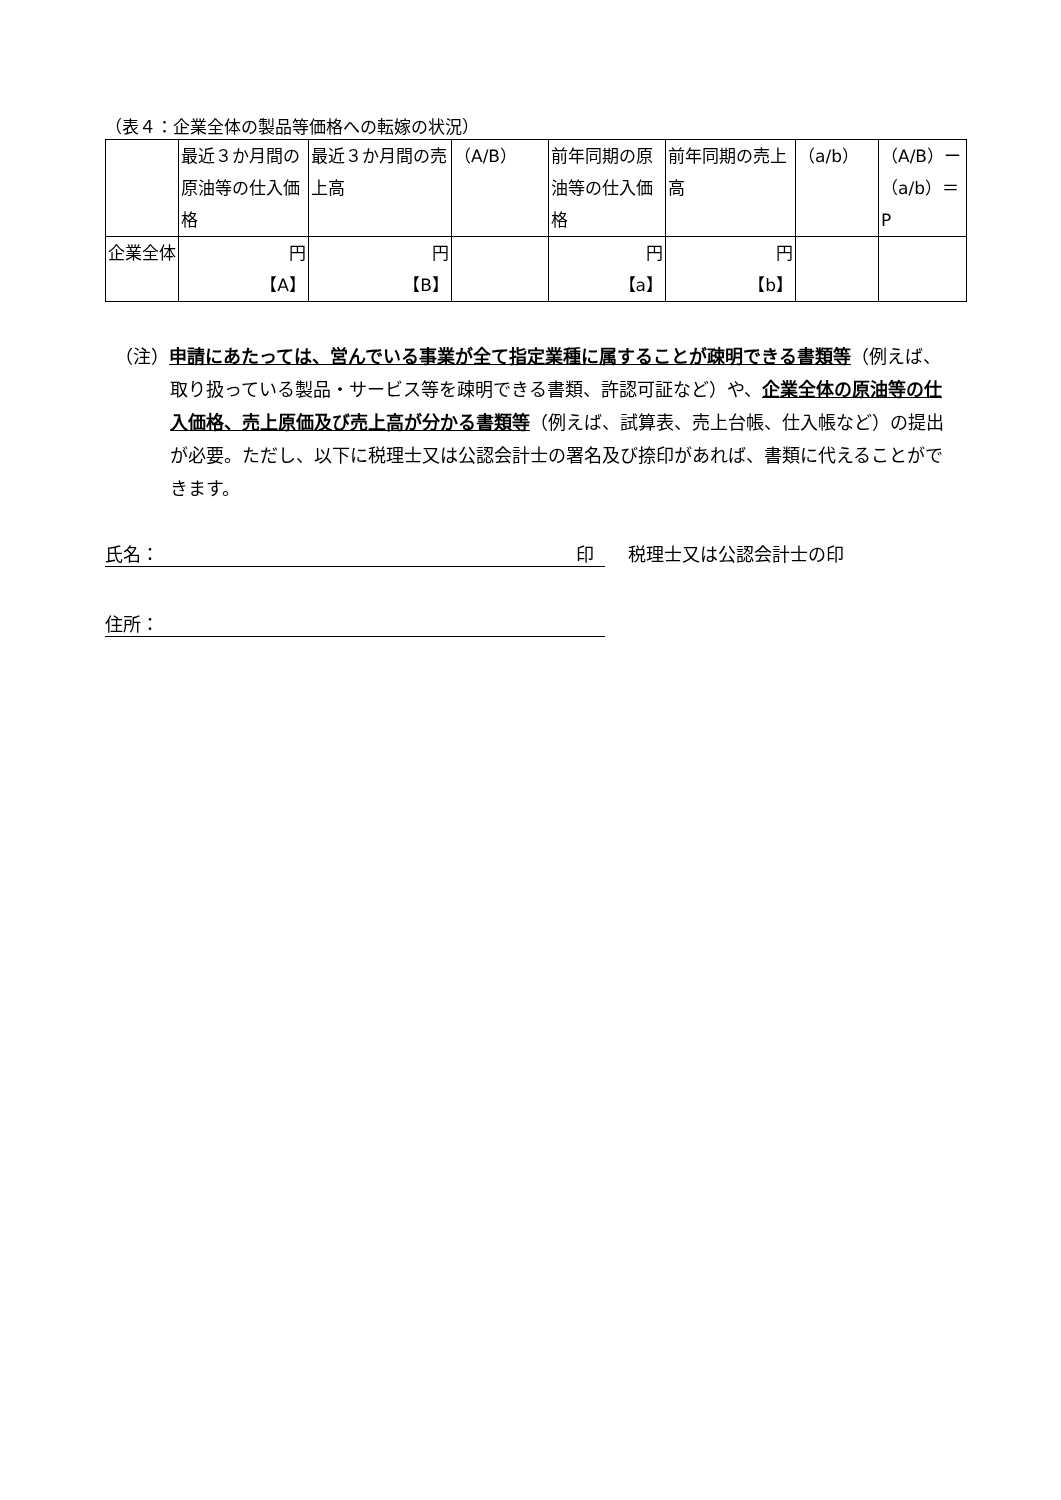（表４：企業全体の製品等価格への転嫁の状況）
| | 最近３か月間の原油等の仕入価格 | 最近３か月間の売上高 | （A/B） | 前年同期の原油等の仕入価格 | 前年同期の売上高 | （a/b） | （A/B）ー（a/b）＝P |
| 企業全体 | 円 【A】 | 円 【B】 | | 円 【a】 | 円 【b】 | | |
（注）申請にあたっては、営んでいる事業が全て指定業種に属することが疎明できる書類等（例えば、取り扱っている製品・サービス等を疎明できる書類、許認可証など）や、企業全体の原油等の仕入価格、売上原価及び売上高が分かる書類等（例えば、試算表、売上台帳、仕入帳など）の提出が必要。ただし、以下に税理士又は公認会計士の署名及び捺印があれば、書類に代えることができます。
氏名： 印 税理士又は公認会計士の印
住所：